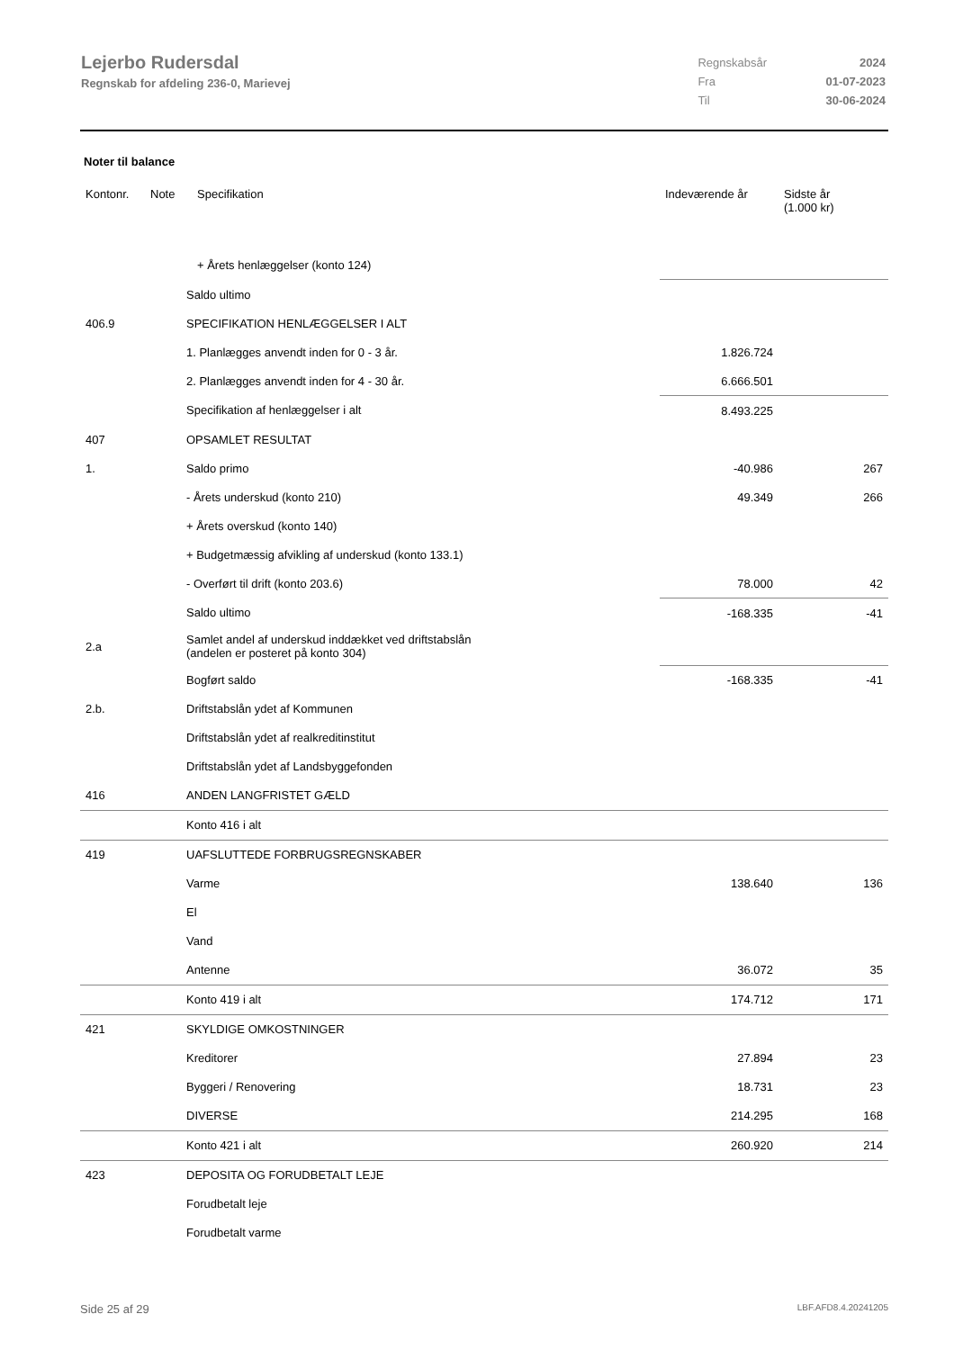Lejerbo Rudersdal
Regnskab for afdeling 236-0, Marievej
| Regnskabsår | 2024 |
| Fra | 01-07-2023 |
| Til | 30-06-2024 |
Noter til balance
| Kontonr. | Note | Specifikation | Indeværende år | Sidste år (1.000 kr) |
| --- | --- | --- | --- | --- |
| | | + Årets henlæggelser (konto 124) | | |
| | Saldo ultimo | | |
| 406.9 | SPECIFIKATION HENLÆGGELSER I ALT | | |
| | 1. Planlægges anvendt inden for 0 - 3 år. | 1.826.724 | |
| | 2. Planlægges anvendt inden for 4 - 30 år. | 6.666.501 | |
| | Specifikation af henlæggelser i alt | 8.493.225 | |
| 407 | OPSAMLET RESULTAT | | |
| 1. | Saldo primo | -40.986 | 267 |
| | - Årets underskud (konto 210) | 49.349 | 266 |
| | + Årets overskud (konto 140) | | |
| | + Budgetmæssig afvikling af underskud (konto 133.1) | | |
| | - Overført til drift (konto 203.6) | 78.000 | 42 |
| | Saldo ultimo | -168.335 | -41 |
| 2.a | Samlet andel af underskud inddækket ved driftstabslån (andelen er posteret på konto 304) | | |
| | Bogført saldo | -168.335 | -41 |
| 2.b. | Driftstabslån ydet af Kommunen | | |
| | Driftstabslån ydet af realkreditinstitut | | |
| | Driftstabslån ydet af Landsbyggefonden | | |
| 416 | ANDEN LANGFRISTET GÆLD | | |
| | Konto 416 i alt | | |
| 419 | UAFSLUTTEDE FORBRUGSREGNSKABER | | |
| | Varme | 138.640 | 136 |
| | El | | |
| | Vand | | |
| | Antenne | 36.072 | 35 |
| | Konto 419 i alt | 174.712 | 171 |
| 421 | SKYLDIGE OMKOSTNINGER | | |
| | Kreditorer | 27.894 | 23 |
| | Byggeri / Renovering | 18.731 | 23 |
| | DIVERSE | 214.295 | 168 |
| | Konto 421 i alt | 260.920 | 214 |
| 423 | DEPOSITA OG FORUDBETALT LEJE | | |
| | Forudbetalt leje | | |
| | Forudbetalt varme | | |
Side 25 af 29 LBF.AFD8.4.20241205